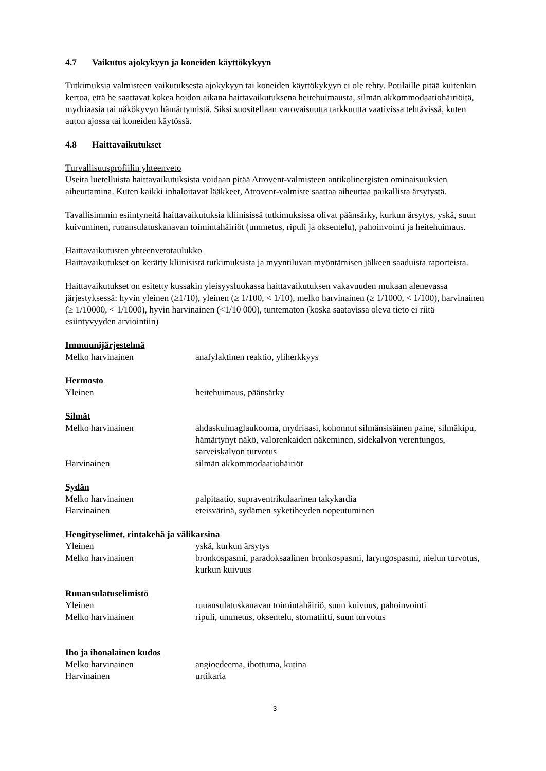4.7 Vaikutus ajokykyyn ja koneiden käyttökykyyn
Tutkimuksia valmisteen vaikutuksesta ajokykyyn tai koneiden käyttökykyyn ei ole tehty. Potilaille pitää kuitenkin kertoa, että he saattavat kokea hoidon aikana haittavaikutuksena heitehuimausta, silmän akkommodaatiohäiriöitä, mydriaasia tai näkökyvyn hämärtymistä. Siksi suositellaan varovaisuutta tarkkuutta vaativissa tehtävissä, kuten auton ajossa tai koneiden käytössä.
4.8 Haittavaikutukset
Turvallisuusprofiilin yhteenveto
Useita luetelluista haittavaikutuksista voidaan pitää Atrovent-valmisteen antikolinergisten ominaisuuksien aiheuttamina. Kuten kaikki inhaloitavat lääkkeet, Atrovent-valmiste saattaa aiheuttaa paikallista ärsytystä.
Tavallisimmin esiintyneitä haittavaikutuksia kliinisissä tutkimuksissa olivat päänsärky, kurkun ärsytys, yskä, suun kuivuminen, ruoansulatuskanavan toimintahäiriöt (ummetus, ripuli ja oksentelu), pahoinvointi ja heitehuimaus.
Haittavaikutusten yhteenvetotaulukko
Haittavaikutukset on kerätty kliinisistä tutkimuksista ja myyntiluvan myöntämisen jälkeen saaduista raporteista.
Haittavaikutukset on esitetty kussakin yleisyysluokassa haittavaikutuksen vakavuuden mukaan alenevassa järjestyksessä: hyvin yleinen (≥1/10), yleinen (≥ 1/100, < 1/10), melko harvinainen (≥ 1/1000, < 1/100), harvinainen (≥ 1/10000, < 1/1000), hyvin harvinainen (<1/10 000), tuntematon (koska saatavissa oleva tieto ei riitä esiintyvyyden arviointiin)
Immuunijärjestelmä
| Melko harvinainen | anafylaktinen reaktio, yliherkkyys |
Hermosto
| Yleinen | heitehuimaus, päänsärky |
Silmät
| Melko harvinainen | ahdaskulmaglaukooma, mydriaasi, kohonnut silmänsisäinen paine, silmäkipu, hämärtynyt näkö, valorenkaiden näkeminen, sidekalvon verentungos, sarveiskalvon turvotus |
| Harvinainen | silmän akkommodaatiohäiriöt |
Sydän
| Melko harvinainen | palpitaatio, supraventrikulaarinen takykardia |
| Harvinainen | eteisvärinä, sydämen syketiheyden nopeutuminen |
Hengityselimet, rintakehä ja välikarsina
| Yleinen | yskä, kurkun ärsytys |
| Melko harvinainen | bronkospasmi, paradoksaalinen bronkospasmi, laryngospasmi, nielun turvotus, kurkun kuivuus |
Ruuansulatuselimistö
| Yleinen | ruuansulatuskanavan toimintahäiriö, suun kuivuus, pahoinvointi |
| Melko harvinainen | ripuli, ummetus, oksentelu, stomatiitti, suun turvotus |
Iho ja ihonalainen kudos
| Melko harvinainen | angioedeema, ihottuma, kutina |
| Harvinainen | urtikaria |
3